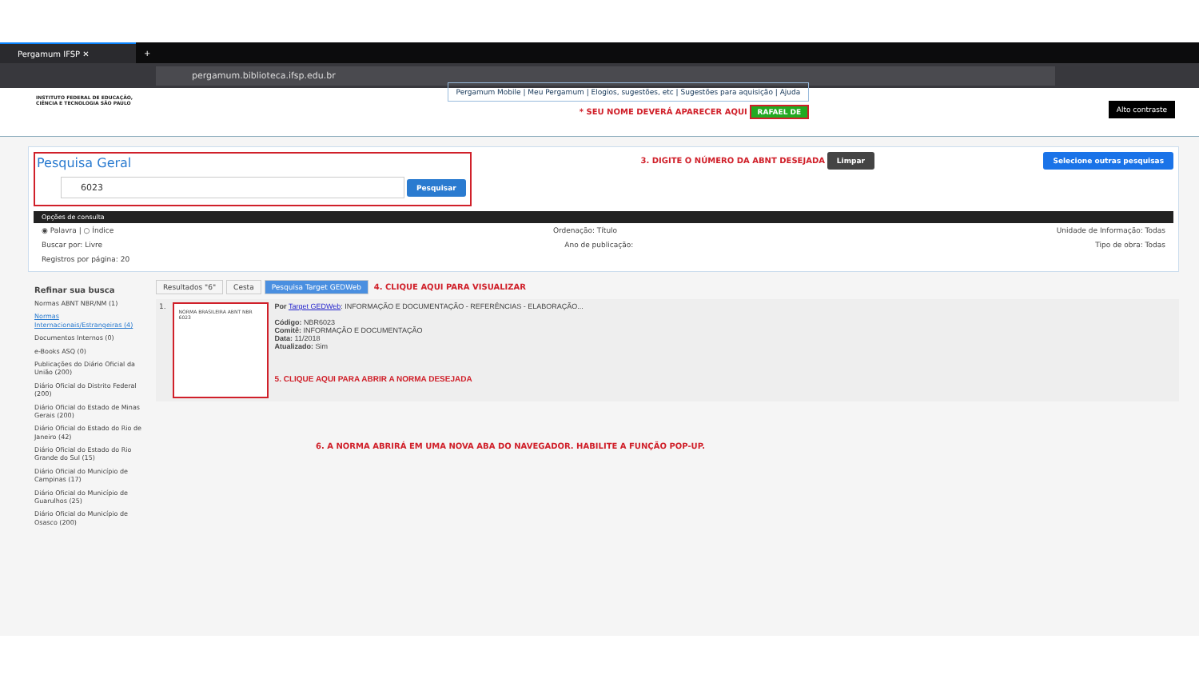Pergamum IFSP ✕
+
pergamum.biblioteca.ifsp.edu.br
INSTITUTO FEDERAL DE EDUCAÇÃO, CIÊNCIA E TECNOLOGIA SÃO PAULO
Pergamum Mobile | Meu Pergamum | Elogios, sugestões, etc | Sugestões para aquisição | Ajuda
* SEU NOME DEVERÁ APARECER AQUI RAFAEL DE
Alto contraste
Pesquisa Geral
6023 Pesquisar
3. DIGITE O NÚMERO DA ABNT DESEJADA Limpar
Selecione outras pesquisas
Opções de consulta
◉ Palavra | ○ Índice Ordenação: Título Unidade de Informação: Todas
Buscar por: Livre Ano de publicação: Tipo de obra: Todas
Registros por página: 20
Refinar sua busca
Normas ABNT NBR/NM (1)
Normas Internacionais/Estrangeiras (4)
Documentos Internos (0)
e-Books ASQ (0)
Publicações do Diário Oficial da União (200)
Diário Oficial do Distrito Federal (200)
Diário Oficial do Estado de Minas Gerais (200)
Diário Oficial do Estado do Rio de Janeiro (42)
Diário Oficial do Estado do Rio Grande do Sul (15)
Diário Oficial do Município de Campinas (17)
Diário Oficial do Município de Guarulhos (25)
Diário Oficial do Município de Osasco (200)
Resultados "6" Cesta Pesquisa Target GEDWeb 4. CLIQUE AQUI PARA VISUALIZAR
1.
NORMA BRASILEIRA ABNT NBR 6023
Por Target GEDWeb: INFORMAÇÃO E DOCUMENTAÇÃO - REFERÊNCIAS - ELABORAÇÃO...
Código: NBR6023
Comitê: INFORMAÇÃO E DOCUMENTAÇÃO
Data: 11/2018
Atualizado: Sim
5. CLIQUE AQUI PARA ABRIR A NORMA DESEJADA
6. A NORMA ABRIRÁ EM UMA NOVA ABA DO NAVEGADOR. HABILITE A FUNÇÃO POP-UP.